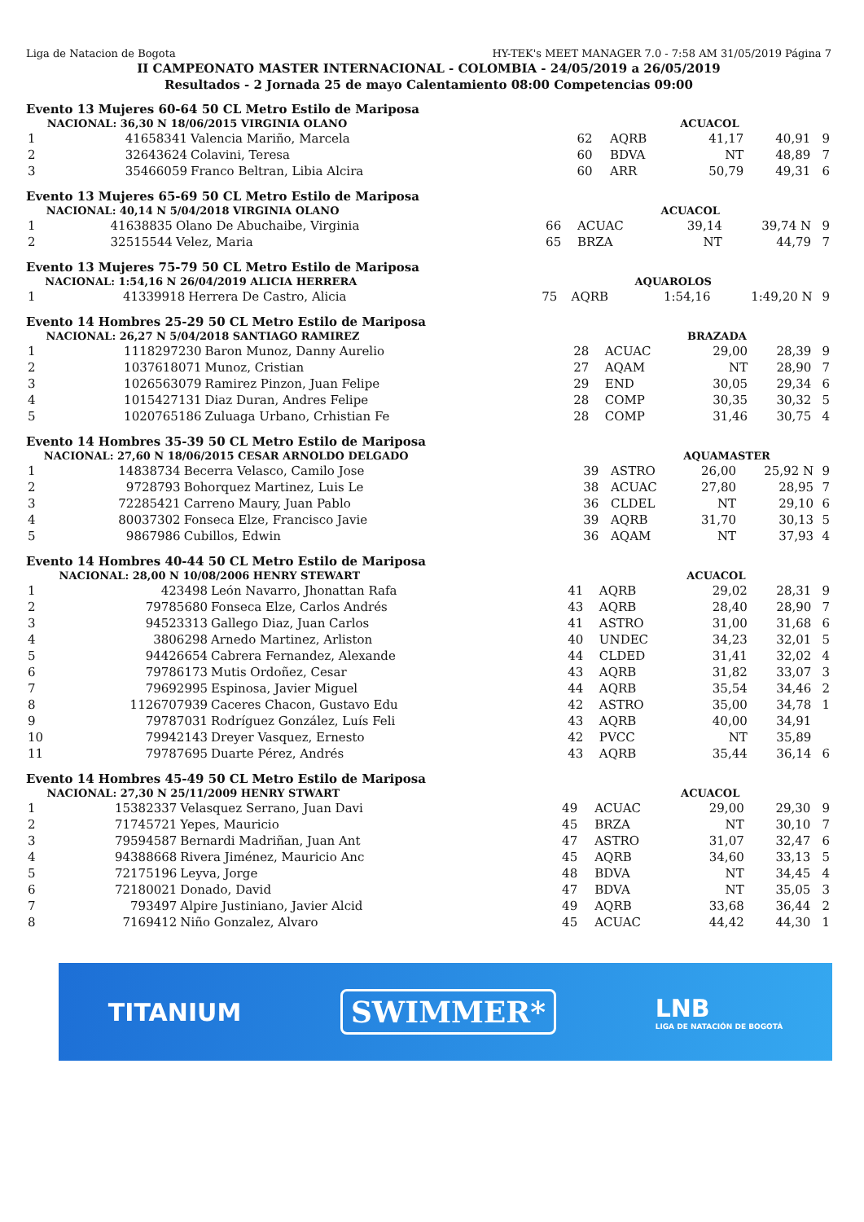Liga de Natacion de Bogota HY-TEK's MEET MANAGER 7.0 - 7:58 AM 31/05/2019 Página 7
II CAMPEONATO MASTER INTERNACIONAL - COLOMBIA - 24/05/2019 a 26/05/2019
Resultados - 2 Jornada 25 de mayo Calentamiento 08:00 Competencias 09:00
Evento 13 Mujeres 60-64 50 CL Metro Estilo de Mariposa
| | NACIONAL: 36,30 N 18/06/2015 VIRGINIA OLANO | | | | ACUACOL | | |
| 1 | 41658341 | Valencia Mariño, Marcela | 62 | AQRB | 41,17 | 40,91 | 9 |
| 2 | 32643624 | Colavini, Teresa | 60 | BDVA | NT | 48,89 | 7 |
| 3 | 35466059 | Franco Beltran, Libia Alcira | 60 | ARR | 50,79 | 49,31 | 6 |
Evento 13 Mujeres 65-69 50 CL Metro Estilo de Mariposa
| | NACIONAL: 40,14 N 5/04/2018 VIRGINIA OLANO | | | | ACUACOL | | |
| 1 | 41638835 | Olano De Abuchaibe, Virginia | 66 | ACUAC | 39,14 | 39,74 N | 9 |
| 2 | 32515544 | Velez, Maria | 65 | BRZA | NT | 44,79 | 7 |
Evento 13 Mujeres 75-79 50 CL Metro Estilo de Mariposa
| | NACIONAL: 1:54,16 N 26/04/2019 ALICIA HERRERA | | | | AQUAROLOS | | |
| 1 | 41339918 | Herrera De Castro, Alicia | 75 | AQRB | 1:54,16 | 1:49,20 N | 9 |
Evento 14 Hombres 25-29 50 CL Metro Estilo de Mariposa
| | NACIONAL: 26,27 N 5/04/2018 SANTIAGO RAMIREZ | | | | BRAZADA | | |
| 1 | 1118297230 | Baron Munoz, Danny Aurelio | 28 | ACUAC | 29,00 | 28,39 | 9 |
| 2 | 1037618071 | Munoz, Cristian | 27 | AQAM | NT | 28,90 | 7 |
| 3 | 1026563079 | Ramirez Pinzon, Juan Felipe | 29 | END | 30,05 | 29,34 | 6 |
| 4 | 1015427131 | Diaz Duran, Andres Felipe | 28 | COMP | 30,35 | 30,32 | 5 |
| 5 | 1020765186 | Zuluaga Urbano, Crhistian Fe | 28 | COMP | 31,46 | 30,75 | 4 |
Evento 14 Hombres 35-39 50 CL Metro Estilo de Mariposa
| | NACIONAL: 27,60 N 18/06/2015 CESAR ARNOLDO DELGADO | | | | AQUAMASTER | | |
| 1 | 14838734 | Becerra Velasco, Camilo Jose | 39 | ASTRO | 26,00 | 25,92 N | 9 |
| 2 | 9728793 | Bohorquez Martinez, Luis Le | 38 | ACUAC | 27,80 | 28,95 | 7 |
| 3 | 72285421 | Carreno Maury, Juan Pablo | 36 | CLDEL | NT | 29,10 | 6 |
| 4 | 80037302 | Fonseca Elze, Francisco Javie | 39 | AQRB | 31,70 | 30,13 | 5 |
| 5 | 9867986 | Cubillos, Edwin | 36 | AQAM | NT | 37,93 | 4 |
Evento 14 Hombres 40-44 50 CL Metro Estilo de Mariposa
| | NACIONAL: 28,00 N 10/08/2006 HENRY STEWART | | | | ACUACOL | | |
| 1 | 423498 | León Navarro, Jhonattan Rafa | 41 | AQRB | 29,02 | 28,31 | 9 |
| 2 | 79785680 | Fonseca Elze, Carlos Andrés | 43 | AQRB | 28,40 | 28,90 | 7 |
| 3 | 94523313 | Gallego Diaz, Juan Carlos | 41 | ASTRO | 31,00 | 31,68 | 6 |
| 4 | 3806298 | Arnedo Martinez, Arliston | 40 | UNDEC | 34,23 | 32,01 | 5 |
| 5 | 94426654 | Cabrera Fernandez, Alexande | 44 | CLDED | 31,41 | 32,02 | 4 |
| 6 | 79786173 | Mutis Ordoñez, Cesar | 43 | AQRB | 31,82 | 33,07 | 3 |
| 7 | 79692995 | Espinosa, Javier Miguel | 44 | AQRB | 35,54 | 34,46 | 2 |
| 8 | 1126707939 | Caceres Chacon, Gustavo Edu | 42 | ASTRO | 35,00 | 34,78 | 1 |
| 9 | 79787031 | Rodríguez González, Luís Feli | 43 | AQRB | 40,00 | 34,91 | |
| 10 | 79942143 | Dreyer Vasquez, Ernesto | 42 | PVCC | NT | 35,89 | |
| 11 | 79787695 | Duarte Pérez, Andrés | 43 | AQRB | 35,44 | 36,14 | 6 |
Evento 14 Hombres 45-49 50 CL Metro Estilo de Mariposa
| | NACIONAL: 27,30 N 25/11/2009 HENRY STWART | | | | ACUACOL | | |
| 1 | 15382337 | Velasquez Serrano, Juan Davi | 49 | ACUAC | 29,00 | 29,30 | 9 |
| 2 | 71745721 | Yepes, Mauricio | 45 | BRZA | NT | 30,10 | 7 |
| 3 | 79594587 | Bernardi Madriñan, Juan Ant | 47 | ASTRO | 31,07 | 32,47 | 6 |
| 4 | 94388668 | Rivera Jiménez, Mauricio Anc | 45 | AQRB | 34,60 | 33,13 | 5 |
| 5 | 72175196 | Leyva, Jorge | 48 | BDVA | NT | 34,45 | 4 |
| 6 | 72180021 | Donado, David | 47 | BDVA | NT | 35,05 | 3 |
| 7 | 793497 | Alpire Justiniano, Javier Alcid | 49 | AQRB | 33,68 | 36,44 | 2 |
| 8 | 7169412 | Niño Gonzalez, Alvaro | 45 | ACUAC | 44,42 | 44,30 | 1 |
TITANIUM SWIMMER* LNB
LIGA DE NATACIÓN DE BOGOTÁ